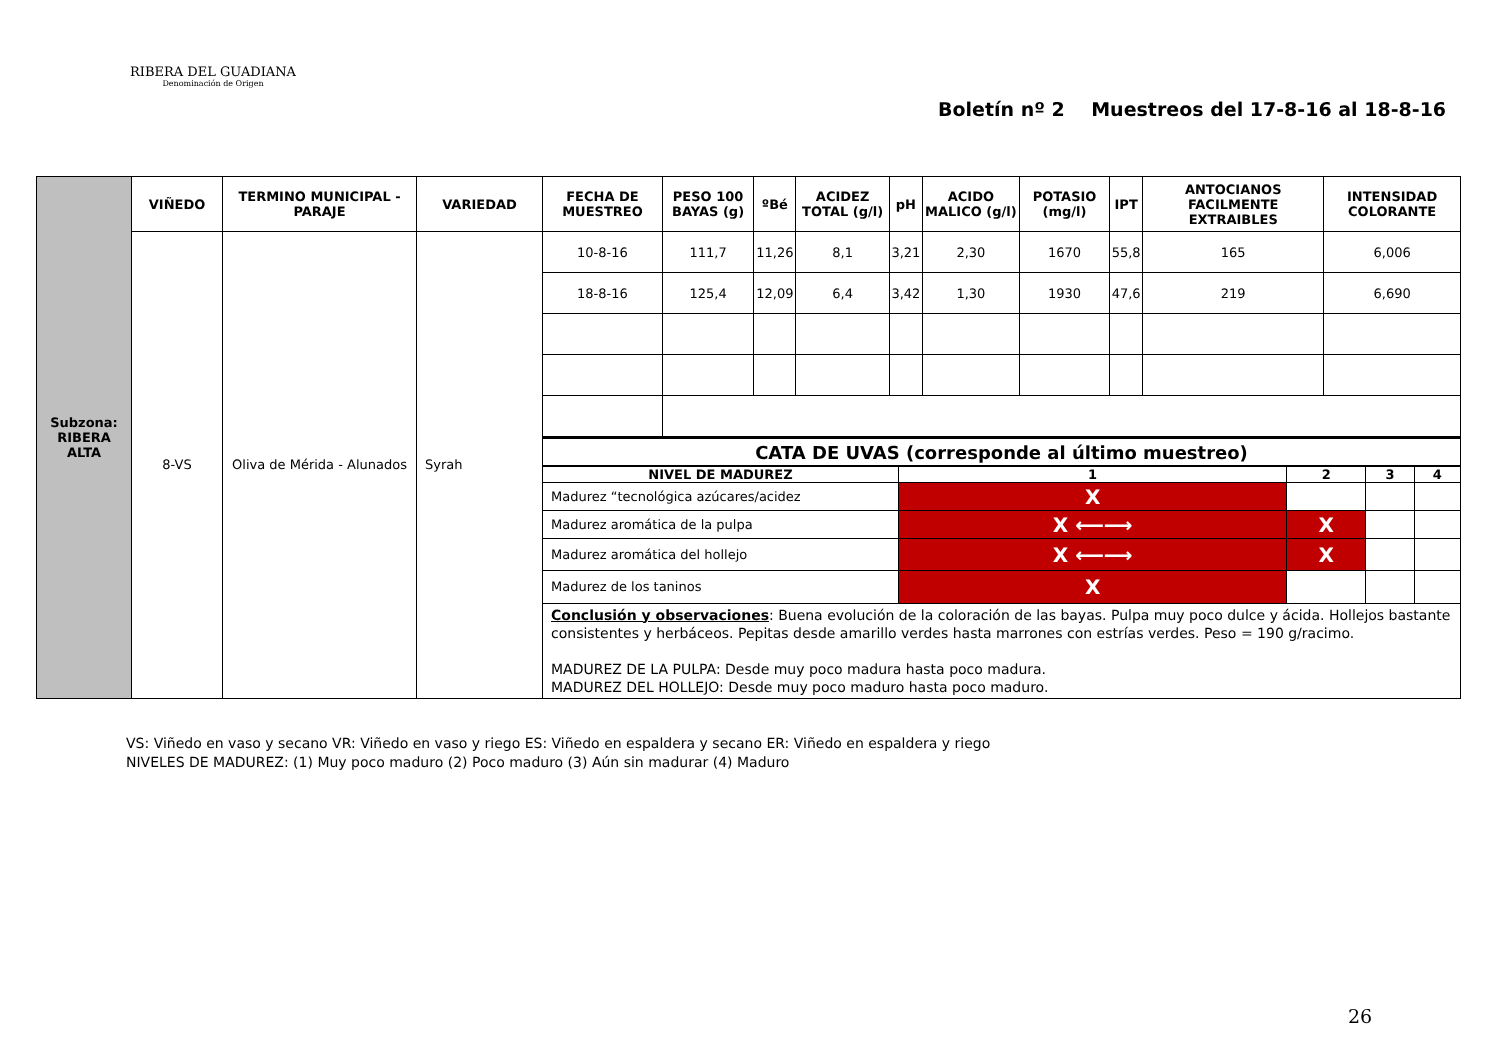RIBERA DEL GUADIANA
Denominación de Origen
Boletín nº 2 Muestreos del 17-8-16 al 18-8-16
| Subzona: RIBERA ALTA | VIÑEDO | TERMINO MUNICIPAL - PARAJE | VARIEDAD | FECHA DE MUESTREO | PESO 100 BAYAS (g) | ºBé | ACIDEZ TOTAL (g/l) | pH | ACIDO MALICO (g/l) | POTASIO (mg/l) | IPT | ANTOCIANOS FACILMENTE EXTRAIBLES | INTENSIDAD COLORANTE |
| | 8-VS | Oliva de Mérida - Alunados | Syrah | 10-8-16 | 111,7 | 11,26 | 8,1 | 3,21 | 2,30 | 1670 | 55,8 | 165 | 6,006 |
| | | | | 18-8-16 | 125,4 | 12,09 | 6,4 | 3,42 | 1,30 | 1930 | 47,6 | 219 | 6,690 |
| | | | | CATA DE UVAS (corresponde al último muestreo) | | | | | | | | | |
| | | | | / NIVEL DE MADUREZ / 1 / 2 / 3 / 4 / / Madurez “tecnológica azúcares/acidez / X / / / / / Madurez aromática de la pulpa / X ⟵⟶ / X / / / / Madurez aromática del hollejo / X ⟵⟶ / X / / / / Madurez de los taninos / X / / / / | | | | | | | | | |
| | | | | Conclusión y observaciones : Buena evolución de la coloración de las bayas. Pulpa muy poco dulce y ácida. Hollejos bastante consistentes y herbáceos. Pepitas desde amarillo verdes hasta marrones con estrías verdes. Peso = 190 g/racimo. MADUREZ DE LA PULPA: Desde muy poco madura hasta poco madura. MADUREZ DEL HOLLEJO: Desde muy poco maduro hasta poco maduro. | | | | | | | | | |
VS: Viñedo en vaso y secano VR: Viñedo en vaso y riego ES: Viñedo en espaldera y secano ER: Viñedo en espaldera y riego
NIVELES DE MADUREZ: (1) Muy poco maduro (2) Poco maduro (3) Aún sin madurar (4) Maduro
26